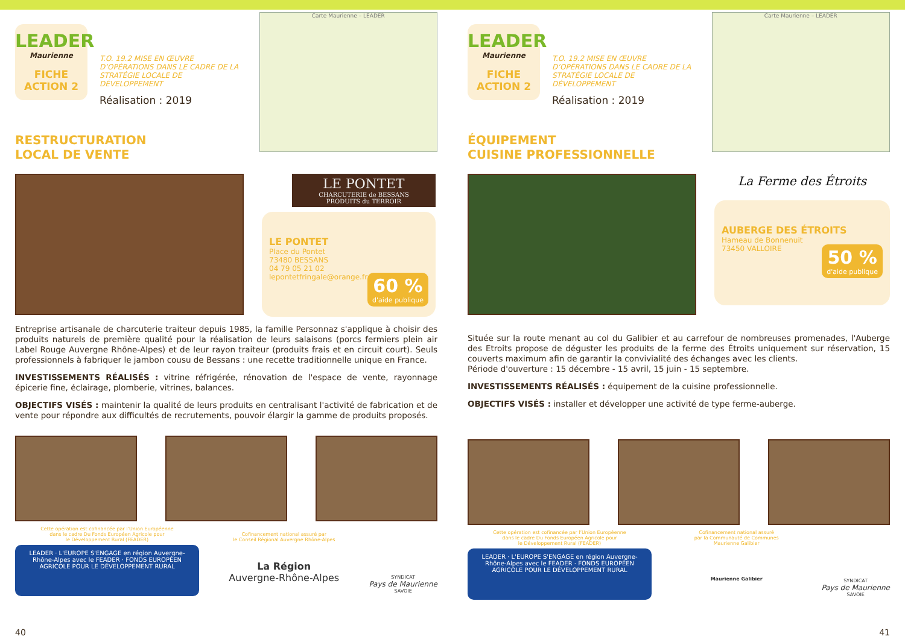LEADER
Maurienne
FICHE
ACTION 2
T.O. 19.2 MISE EN ŒUVRE D’OPÉRATIONS DANS LE CADRE DE LA STRATÉGIE LOCALE DE DÉVELOPPEMENT
Réalisation : 2019
Carte Maurienne – LEADER
RESTRUCTURATION
LOCAL DE VENTE
LE PONTET
CHARCUTERIE de BESSANS
PRODUITS du TERROIR
LE PONTET
Place du Pontet
73480 BESSANS
04 79 05 21 02
lepontetfringale@orange.fr
60 %
d'aide publique
Entreprise artisanale de charcuterie traiteur depuis 1985, la famille Personnaz s'applique à choisir des produits naturels de première qualité pour la réalisation de leurs salaisons (porcs fermiers plein air Label Rouge Auvergne Rhône-Alpes) et de leur rayon traiteur (produits frais et en circuit court). Seuls professionnels à fabriquer le jambon cousu de Bessans : une recette traditionnelle unique en France.
INVESTISSEMENTS RÉALISÉS : vitrine réfrigérée, rénovation de l'espace de vente, rayonnage épicerie fine, éclairage, plomberie, vitrines, balances.
OBJECTIFS VISÉS : maintenir la qualité de leurs produits en centralisant l'activité de fabrication et de vente pour répondre aux difficultés de recrutements, pouvoir élargir la gamme de produits proposés.
Cette opération est cofinancée par l’Union Européenne
dans le cadre Du Fonds Européen Agricole pour
le Développement Rural (FEADER)
LEADER · L'EUROPE S'ENGAGE en région Auvergne-Rhône-Alpes avec le FEADER · FONDS EUROPÉEN AGRICOLE POUR LE DÉVELOPPEMENT RURAL
Cofinancement national assuré par
le Conseil Régional Auvergne Rhône-Alpes
La Région
Auvergne-Rhône-Alpes
SYNDICAT
Pays de Maurienne
SAVOIE
40
LEADER
Maurienne
FICHE
ACTION 2
T.O. 19.2 MISE EN ŒUVRE D’OPÉRATIONS DANS LE CADRE DE LA STRATÉGIE LOCALE DE DÉVELOPPEMENT
Réalisation : 2019
Carte Maurienne – LEADER
ÉQUIPEMENT
CUISINE PROFESSIONNELLE
La Ferme des Étroits
AUBERGE DES ÉTROITS
Hameau de Bonnenuit
73450 VALLOIRE
50 %
d'aide publique
Située sur la route menant au col du Galibier et au carrefour de nombreuses promenades, l'Auberge des Etroits propose de déguster les produits de la ferme des Étroits uniquement sur réservation, 15 couverts maximum afin de garantir la convivialité des échanges avec les clients.
Période d'ouverture : 15 décembre - 15 avril, 15 juin - 15 septembre.
INVESTISSEMENTS RÉALISÉS : équipement de la cuisine professionnelle.
OBJECTIFS VISÉS : installer et développer une activité de type ferme-auberge.
Cette opération est cofinancée par l’Union Européenne
dans le cadre Du Fonds Européen Agricole pour
le Développement Rural (FEADER)
LEADER · L'EUROPE S'ENGAGE en région Auvergne-Rhône-Alpes avec le FEADER · FONDS EUROPÉEN AGRICOLE POUR LE DÉVELOPPEMENT RURAL
Cofinancement national assuré
par la Communauté de Communes
Maurienne Galibier
Maurienne Galibier
SYNDICAT
Pays de Maurienne
SAVOIE
41